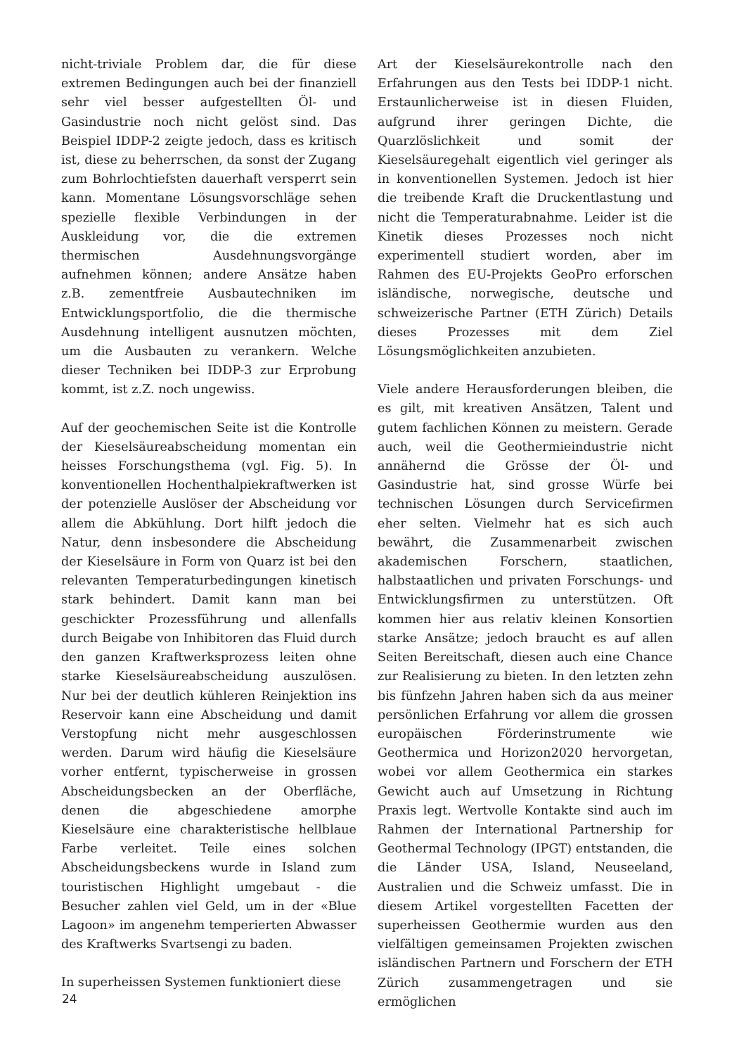nicht-triviale Problem dar, die für diese extremen Bedingungen auch bei der finanziell sehr viel besser aufgestellten Öl- und Gasindustrie noch nicht gelöst sind. Das Beispiel IDDP-2 zeigte jedoch, dass es kritisch ist, diese zu beherrschen, da sonst der Zugang zum Bohrlochtiefsten dauerhaft versperrt sein kann. Momentane Lösungsvorschläge sehen spezielle flexible Verbindungen in der Auskleidung vor, die die extremen thermischen Ausdehnungsvorgänge aufnehmen können; andere Ansätze haben z.B. zementfreie Ausbautechniken im Entwicklungsportfolio, die die thermische Ausdehnung intelligent ausnutzen möchten, um die Ausbauten zu verankern. Welche dieser Techniken bei IDDP-3 zur Erprobung kommt, ist z.Z. noch ungewiss.
Auf der geochemischen Seite ist die Kontrolle der Kieselsäureabscheidung momentan ein heisses Forschungsthema (vgl. Fig. 5). In konventionellen Hochenthalpiekraftwerken ist der potenzielle Auslöser der Abscheidung vor allem die Abkühlung. Dort hilft jedoch die Natur, denn insbesondere die Abscheidung der Kieselsäure in Form von Quarz ist bei den relevanten Temperaturbedingungen kinetisch stark behindert. Damit kann man bei geschickter Prozessführung und allenfalls durch Beigabe von Inhibitoren das Fluid durch den ganzen Kraftwerksprozess leiten ohne starke Kieselsäureabscheidung auszulösen. Nur bei der deutlich kühleren Reinjektion ins Reservoir kann eine Abscheidung und damit Verstopfung nicht mehr ausgeschlossen werden. Darum wird häufig die Kieselsäure vorher entfernt, typischerweise in grossen Abscheidungsbecken an der Oberfläche, denen die abgeschiedene amorphe Kieselsäure eine charakteristische hellblaue Farbe verleitet. Teile eines solchen Abscheidungsbeckens wurde in Island zum touristischen Highlight umgebaut - die Besucher zahlen viel Geld, um in der «Blue Lagoon» im angenehm temperierten Abwasser des Kraftwerks Svartsengi zu baden.
In superheissen Systemen funktioniert diese
Art der Kieselsäurekontrolle nach den Erfahrungen aus den Tests bei IDDP-1 nicht. Erstaunlicherweise ist in diesen Fluiden, aufgrund ihrer geringen Dichte, die Quarzlöslichkeit und somit der Kieselsäuregehalt eigentlich viel geringer als in konventionellen Systemen. Jedoch ist hier die treibende Kraft die Druckentlastung und nicht die Temperaturabnahme. Leider ist die Kinetik dieses Prozesses noch nicht experimentell studiert worden, aber im Rahmen des EU-Projekts GeoPro erforschen isländische, norwegische, deutsche und schweizerische Partner (ETH Zürich) Details dieses Prozesses mit dem Ziel Lösungsmöglichkeiten anzubieten.
Viele andere Herausforderungen bleiben, die es gilt, mit kreativen Ansätzen, Talent und gutem fachlichen Können zu meistern. Gerade auch, weil die Geothermieindustrie nicht annähernd die Grösse der Öl- und Gasindustrie hat, sind grosse Würfe bei technischen Lösungen durch Servicefirmen eher selten. Vielmehr hat es sich auch bewährt, die Zusammenarbeit zwischen akademischen Forschern, staatlichen, halbstaatlichen und privaten Forschungs- und Entwicklungsfirmen zu unterstützen. Oft kommen hier aus relativ kleinen Konsortien starke Ansätze; jedoch braucht es auf allen Seiten Bereitschaft, diesen auch eine Chance zur Realisierung zu bieten. In den letzten zehn bis fünfzehn Jahren haben sich da aus meiner persönlichen Erfahrung vor allem die grossen europäischen Förderinstrumente wie Geothermica und Horizon2020 hervorgetan, wobei vor allem Geothermica ein starkes Gewicht auch auf Umsetzung in Richtung Praxis legt. Wertvolle Kontakte sind auch im Rahmen der International Partnership for Geothermal Technology (IPGT) entstanden, die die Länder USA, Island, Neuseeland, Australien und die Schweiz umfasst. Die in diesem Artikel vorgestellten Facetten der superheissen Geothermie wurden aus den vielfältigen gemeinsamen Projekten zwischen isländischen Partnern und Forschern der ETH Zürich zusammengetragen und sie ermöglichen
24